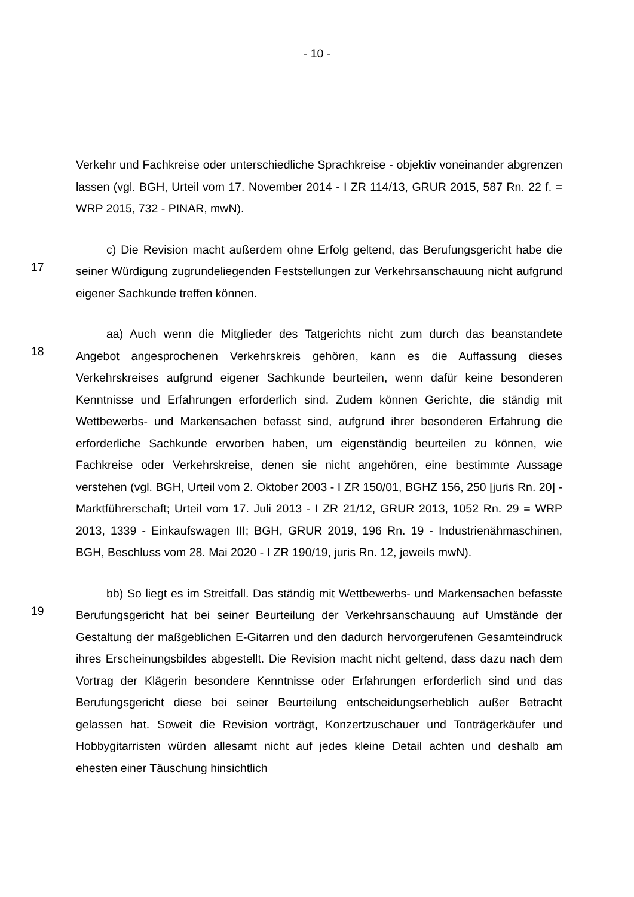- 10 -
Verkehr und Fachkreise oder unterschiedliche Sprachkreise - objektiv voneinander abgrenzen lassen (vgl. BGH, Urteil vom 17. November 2014 - I ZR 114/13, GRUR 2015, 587 Rn. 22 f. = WRP 2015, 732 - PINAR, mwN).
17
c) Die Revision macht außerdem ohne Erfolg geltend, das Berufungsgericht habe die seiner Würdigung zugrundeliegenden Feststellungen zur Verkehrsanschauung nicht aufgrund eigener Sachkunde treffen können.
18
aa) Auch wenn die Mitglieder des Tatgerichts nicht zum durch das beanstandete Angebot angesprochenen Verkehrskreis gehören, kann es die Auffassung dieses Verkehrskreises aufgrund eigener Sachkunde beurteilen, wenn dafür keine besonderen Kenntnisse und Erfahrungen erforderlich sind. Zudem können Gerichte, die ständig mit Wettbewerbs- und Markensachen befasst sind, aufgrund ihrer besonderen Erfahrung die erforderliche Sachkunde erworben haben, um eigenständig beurteilen zu können, wie Fachkreise oder Verkehrskreise, denen sie nicht angehören, eine bestimmte Aussage verstehen (vgl. BGH, Urteil vom 2. Oktober 2003 - I ZR 150/01, BGHZ 156, 250 [juris Rn. 20] - Marktführerschaft; Urteil vom 17. Juli 2013 - I ZR 21/12, GRUR 2013, 1052 Rn. 29 = WRP 2013, 1339 - Einkaufswagen III; BGH, GRUR 2019, 196 Rn. 19 - Industrienähmaschinen, BGH, Beschluss vom 28. Mai 2020 - I ZR 190/19, juris Rn. 12, jeweils mwN).
19
bb) So liegt es im Streitfall. Das ständig mit Wettbewerbs- und Markensachen befasste Berufungsgericht hat bei seiner Beurteilung der Verkehrsanschauung auf Umstände der Gestaltung der maßgeblichen E-Gitarren und den dadurch hervorgerufenen Gesamteindruck ihres Erscheinungsbildes abgestellt. Die Revision macht nicht geltend, dass dazu nach dem Vortrag der Klägerin besondere Kenntnisse oder Erfahrungen erforderlich sind und das Berufungsgericht diese bei seiner Beurteilung entscheidungserheblich außer Betracht gelassen hat. Soweit die Revision vorträgt, Konzertzuschauer und Tonträgerkäufer und Hobbygitarristen würden allesamt nicht auf jedes kleine Detail achten und deshalb am ehesten einer Täuschung hinsichtlich